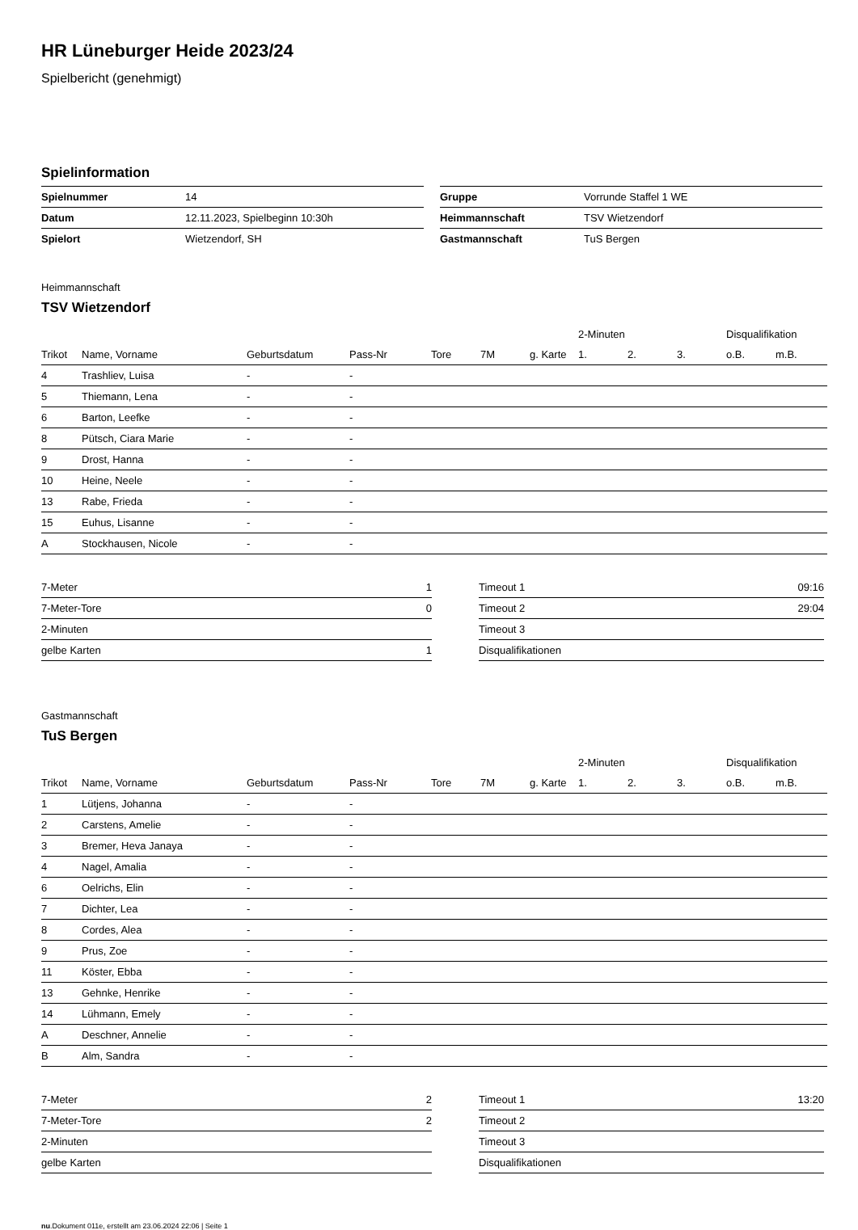HR Lüneburger Heide 2023/24
Spielbericht (genehmigt)
Spielinformation
| Spielnummer | 14 |
| Datum | 12.11.2023, Spielbeginn 10:30h |
| Spielort | Wietzendorf, SH |
| Gruppe | Vorrunde Staffel 1 WE |
| Heimmannschaft | TSV Wietzendorf |
| Gastmannschaft | TuS Bergen |
Heimmannschaft
TSV Wietzendorf
| | | | | | | | 2-Minuten | | | Disqualifikation | |
| --- | --- | --- | --- | --- | --- | --- | --- | --- | --- | --- | --- |
| Trikot | Name, Vorname | Geburtsdatum | Pass-Nr | Tore | 7M | g. Karte | 1. | 2. | 3. | o.B. | m.B. |
| 4 | Trashliev, Luisa | - | - | | | | | | | | |
| 5 | Thiemann, Lena | - | - | | | | | | | | |
| 6 | Barton, Leefke | - | - | | | | | | | | |
| 8 | Pütsch, Ciara Marie | - | - | | | | | | | | |
| 9 | Drost, Hanna | - | - | | | | | | | | |
| 10 | Heine, Neele | - | - | | | | | | | | |
| 13 | Rabe, Frieda | - | - | | | | | | | | |
| 15 | Euhus, Lisanne | - | - | | | | | | | | |
| A | Stockhausen, Nicole | - | - | | | | | | | | |
| 7-Meter | 1 |
| 7-Meter-Tore | 0 |
| 2-Minuten | |
| gelbe Karten | 1 |
| Timeout 1 | 09:16 |
| Timeout 2 | 29:04 |
| Timeout 3 | |
| Disqualifikationen | |
Gastmannschaft
TuS Bergen
| | | | | | | | 2-Minuten | | | Disqualifikation | |
| --- | --- | --- | --- | --- | --- | --- | --- | --- | --- | --- | --- |
| Trikot | Name, Vorname | Geburtsdatum | Pass-Nr | Tore | 7M | g. Karte | 1. | 2. | 3. | o.B. | m.B. |
| 1 | Lütjens, Johanna | - | - | | | | | | | | |
| 2 | Carstens, Amelie | - | - | | | | | | | | |
| 3 | Bremer, Heva Janaya | - | - | | | | | | | | |
| 4 | Nagel, Amalia | - | - | | | | | | | | |
| 6 | Oelrichs, Elin | - | - | | | | | | | | |
| 7 | Dichter, Lea | - | - | | | | | | | | |
| 8 | Cordes, Alea | - | - | | | | | | | | |
| 9 | Prus, Zoe | - | - | | | | | | | | |
| 11 | Köster, Ebba | - | - | | | | | | | | |
| 13 | Gehnke, Henrike | - | - | | | | | | | | |
| 14 | Lühmann, Emely | - | - | | | | | | | | |
| A | Deschner, Annelie | - | - | | | | | | | | |
| B | Alm, Sandra | - | - | | | | | | | | |
| 7-Meter | 2 |
| 7-Meter-Tore | 2 |
| 2-Minuten | |
| gelbe Karten | |
| Timeout 1 | 13:20 |
| Timeout 2 | |
| Timeout 3 | |
| Disqualifikationen | |
nu.Dokument 011e, erstellt am 23.06.2024 22:06 | Seite 1